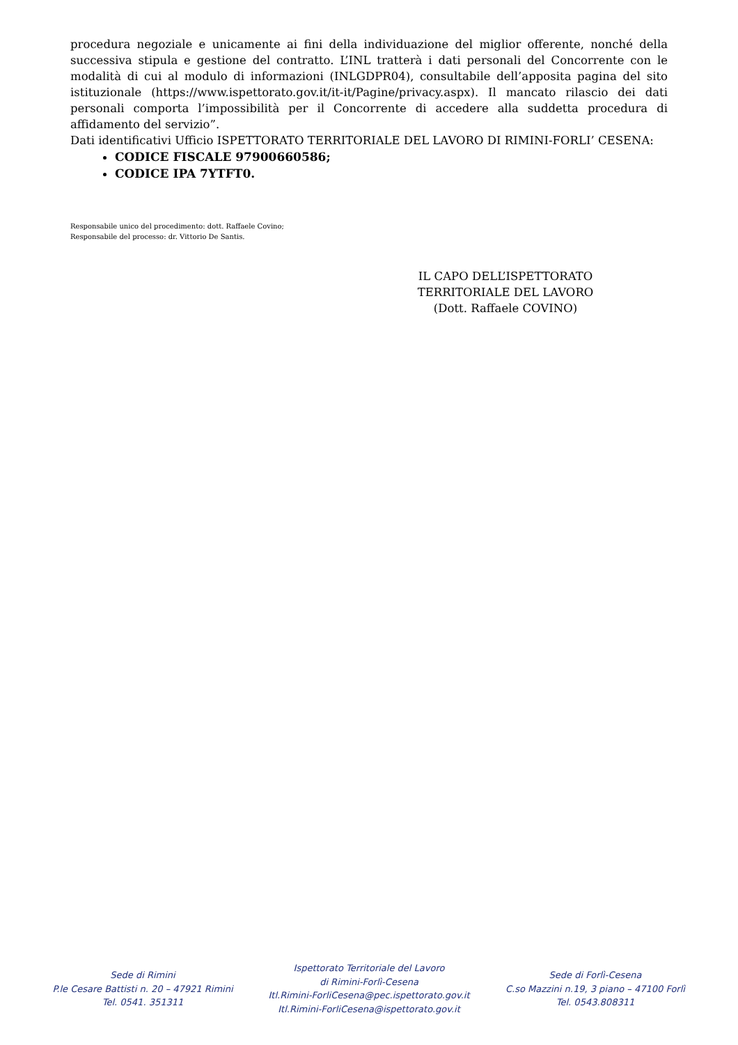procedura negoziale e unicamente ai fini della individuazione del miglior offerente, nonché della successiva stipula e gestione del contratto. L’INL tratterà i dati personali del Concorrente con le modalità di cui al modulo di informazioni (INLGDPR04), consultabile dell’apposita pagina del sito istituzionale (https://www.ispettorato.gov.it/it-it/Pagine/privacy.aspx). Il mancato rilascio dei dati personali comporta l’impossibilità per il Concorrente di accedere alla suddetta procedura di affidamento del servizio”.
Dati identificativi Ufficio ISPETTORATO TERRITORIALE DEL LAVORO DI RIMINI-FORLI’ CESENA:
CODICE FISCALE 97900660586;
CODICE IPA 7YTFT0.
Responsabile unico del procedimento: dott. Raffaele Covino;
Responsabile del processo: dr. Vittorio De Santis.
IL CAPO DELL’ISPETTORATO
TERRITORIALE DEL LAVORO
(Dott. Raffaele COVINO)
Sede di Rimini
P.le Cesare Battisti n. 20 – 47921 Rimini
Tel. 0541. 351311
Ispettorato Territoriale del Lavoro
di Rimini-Forlì-Cesena
Itl.Rimini-ForliCesena@pec.ispettorato.gov.it
Itl.Rimini-ForliCesena@ispettorato.gov.it
Sede di Forlì-Cesena
C.so Mazzini n.19, 3 piano – 47100 Forlì
Tel. 0543.808311